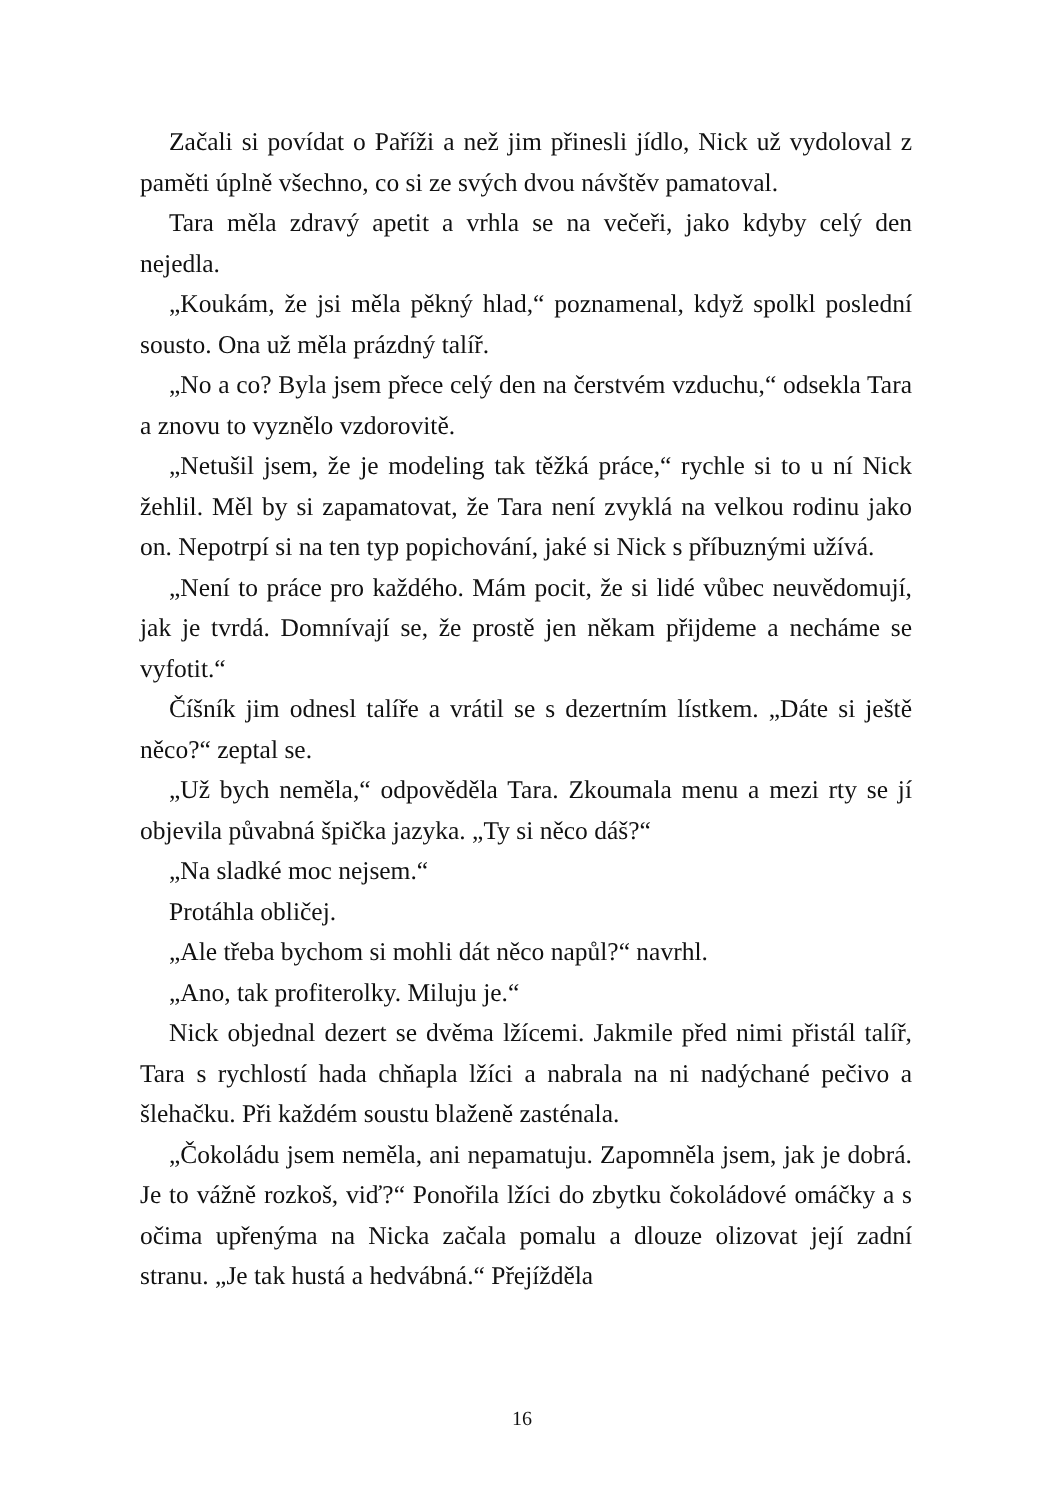Začali si povídat o Paříži a než jim přinesli jídlo, Nick už vydoloval z paměti úplně všechno, co si ze svých dvou návštěv pamatoval.
Tara měla zdravý apetit a vrhla se na večeři, jako kdyby celý den nejedla.
„Koukám, že jsi měla pěkný hlad,“ poznamenal, když spolkl poslední sousto. Ona už měla prázdný talíř.
„No a co? Byla jsem přece celý den na čerstvém vzduchu,“ odsekla Tara a znovu to vyznělo vzdorovitě.
„Netušil jsem, že je modeling tak těžká práce,“ rychle si to u ní Nick žehlil. Měl by si zapamatovat, že Tara není zvyklá na velkou rodinu jako on. Nepotrpí si na ten typ popichování, jaké si Nick s příbuznými užívá.
„Není to práce pro každého. Mám pocit, že si lidé vůbec neuvědomují, jak je tvrdá. Domnívají se, že prostě jen někam přijdeme a necháme se vyfotit.“
Číšník jim odnesl talíře a vrátil se s dezertním lístkem. „Dáte si ještě něco?“ zeptal se.
„Už bych neměla,“ odpověděla Tara. Zkoumala menu a mezi rty se jí objevila půvabná špička jazyka. „Ty si něco dáš?“
„Na sladké moc nejsem.“
Protáhla obličej.
„Ale třeba bychom si mohli dát něco napůl?“ navrhl.
„Ano, tak profiterolky. Miluju je.“
Nick objednal dezert se dvěma lžícemi. Jakmile před nimi přistál talíř, Tara s rychlostí hada chňapla lžíci a nabrala na ni nadýchané pečivo a šlehačku. Při každém soustu blaženě zasténala.
„Čokoládu jsem neměla, ani nepamatuju. Zapomněla jsem, jak je dobrá. Je to vážně rozkoš, viď?“ Ponořila lžíci do zbytku čokoládové omáčky a s očima upřenýma na Nicka začala pomalu a dlouze olizovat její zadní stranu. „Je tak hustá a hedvábná.“ Přejížděla
16